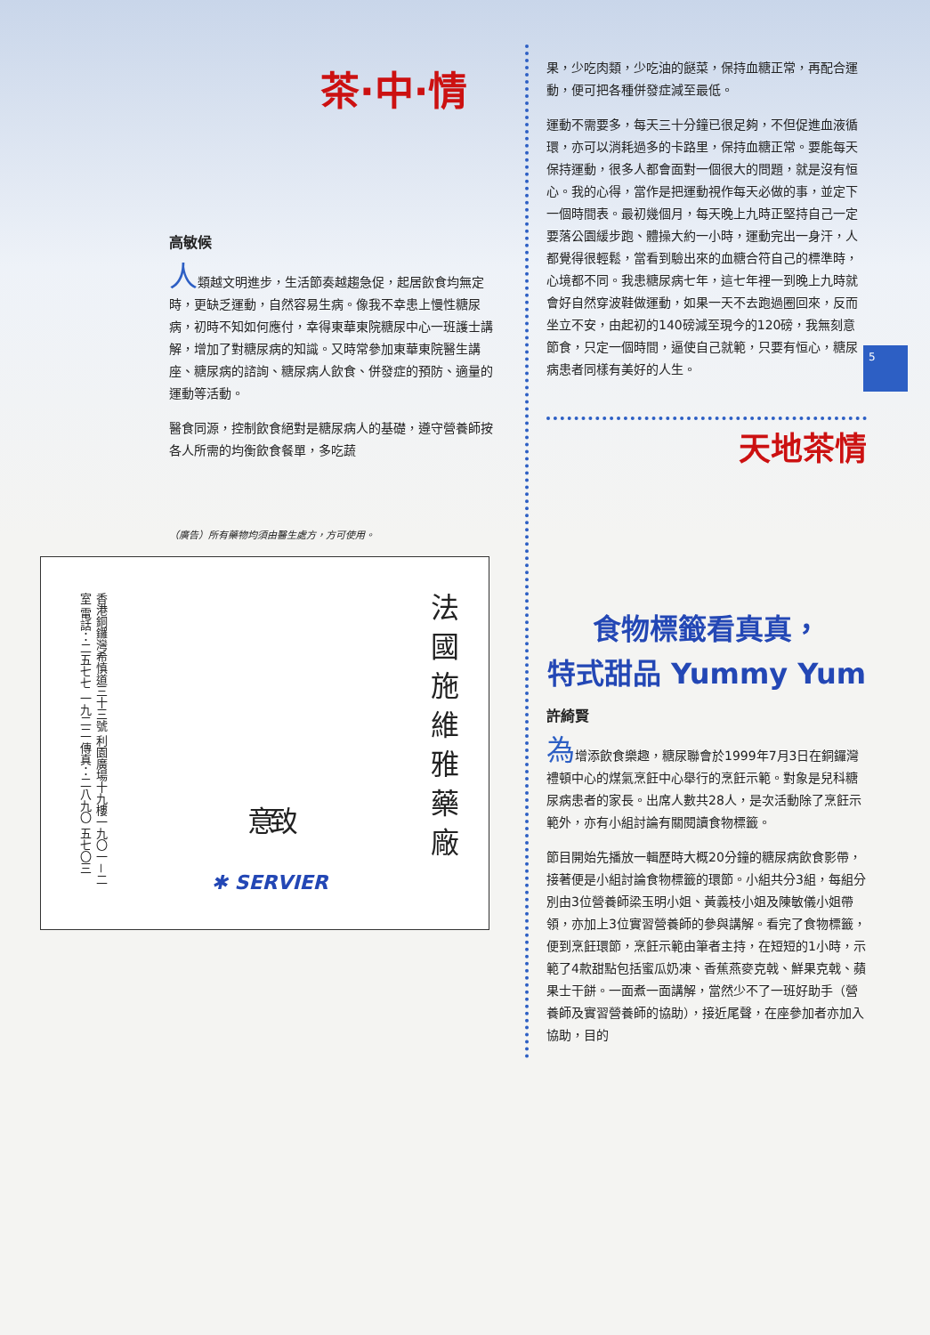5
茶·中·情
高敏候
人類越文明進步，生活節奏越趨急促，起居飲食均無定時，更缺乏運動，自然容易生病。像我不幸患上慢性糖尿病，初時不知如何應付，幸得東華東院糖尿中心一班護士講解，增加了對糖尿病的知識。又時常參加東華東院醫生講座、糖尿病的諮詢、糖尿病人飲食、併發症的預防、適量的運動等活動。
醫食同源，控制飲食絕對是糖尿病人的基礎，遵守營養師按各人所需的均衡飲食餐單，多吃蔬
（廣告）所有藥物均須由醫生處方，方可使用。
香港銅鑼灣希慎道三十三號 利園廣場十九樓一九〇一－二室 電話：二五七七 一九二二 傳真：二八九〇 五七〇三
致意
✱ SERVIER
法國施維雅藥廠
果，少吃肉類，少吃油的餸菜，保持血糖正常，再配合運動，便可把各種併發症減至最低。
運動不需要多，每天三十分鐘已很足夠，不但促進血液循環，亦可以消耗過多的卡路里，保持血糖正常。要能每天保持運動，很多人都會面對一個很大的問題，就是沒有恒心。我的心得，當作是把運動視作每天必做的事，並定下一個時間表。最初幾個月，每天晚上九時正堅持自己一定要落公園緩步跑、體操大約一小時，運動完出一身汗，人都覺得很輕鬆，當看到驗出來的血糖合符自己的標準時，心境都不同。我患糖尿病七年，這七年裡一到晚上九時就會好自然穿波鞋做運動，如果一天不去跑過圈回來，反而坐立不安，由起初的140磅減至現今的120磅，我無刻意節食，只定一個時間，逼使自己就範，只要有恒心，糖尿病患者同樣有美好的人生。
天地茶情
食物標籤看真真，
特式甜品 Yummy Yum
許綺賢
為增添飲食樂趣，糖尿聯會於1999年7月3日在銅鑼灣禮頓中心的煤氣烹飪中心舉行的烹飪示範。對象是兒科糖尿病患者的家長。出席人數共28人，是次活動除了烹飪示範外，亦有小組討論有關閱讀食物標籤。
節目開始先播放一輯歷時大概20分鐘的糖尿病飲食影帶，接著便是小組討論食物標籤的環節。小組共分3組，每組分別由3位營養師梁玉明小姐、黃義枝小姐及陳敏儀小姐帶領，亦加上3位實習營養師的參與講解。看完了食物標籤，便到烹飪環節，烹飪示範由筆者主持，在短短的1小時，示範了4款甜點包括蜜瓜奶凍、香蕉燕麥克戟、鮮果克戟、蘋果士干餅。一面煮一面講解，當然少不了一班好助手（營養師及實習營養師的協助），接近尾聲，在座參加者亦加入協助，目的